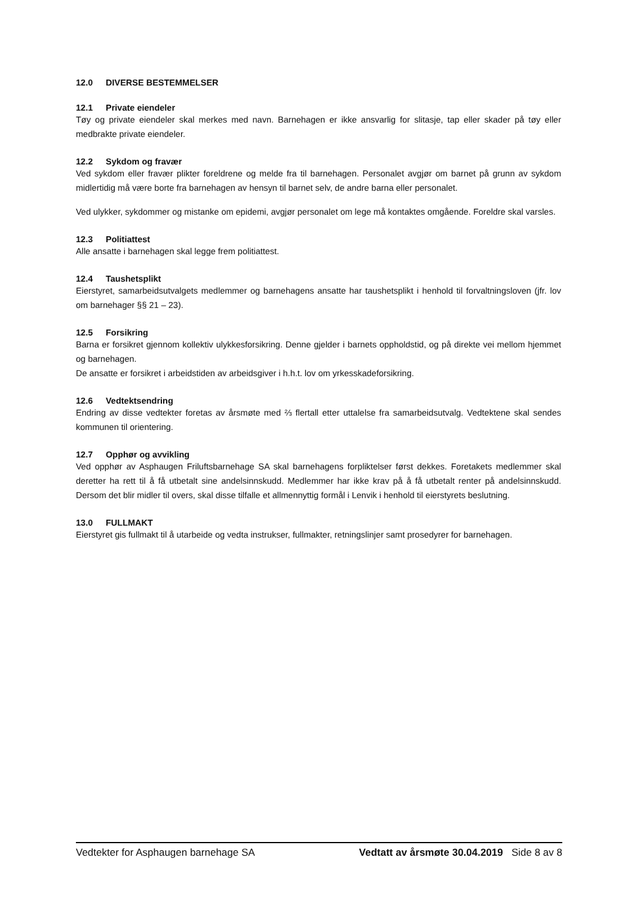12.0 DIVERSE BESTEMMELSER
12.1 Private eiendeler
Tøy og private eiendeler skal merkes med navn. Barnehagen er ikke ansvarlig for slitasje, tap eller skader på tøy eller medbrakte private eiendeler.
12.2 Sykdom og fravær
Ved sykdom eller fravær plikter foreldrene og melde fra til barnehagen. Personalet avgjør om barnet på grunn av sykdom midlertidig må være borte fra barnehagen av hensyn til barnet selv, de andre barna eller personalet.
Ved ulykker, sykdommer og mistanke om epidemi, avgjør personalet om lege må kontaktes omgående. Foreldre skal varsles.
12.3 Politiattest
Alle ansatte i barnehagen skal legge frem politiattest.
12.4 Taushetsplikt
Eierstyret, samarbeidsutvalgets medlemmer og barnehagens ansatte har taushetsplikt i henhold til forvaltningsloven (jfr. lov om barnehager §§ 21 – 23).
12.5 Forsikring
Barna er forsikret gjennom kollektiv ulykkesforsikring. Denne gjelder i barnets oppholdstid, og på direkte vei mellom hjemmet og barnehagen.
De ansatte er forsikret i arbeidstiden av arbeidsgiver i h.h.t. lov om yrkesskadeforsikring.
12.6 Vedtektsendring
Endring av disse vedtekter foretas av årsmøte med ⅔ flertall etter uttalelse fra samarbeidsutvalg. Vedtektene skal sendes kommunen til orientering.
12.7 Opphør og avvikling
Ved opphør av Asphaugen Friluftsbarnehage SA skal barnehagens forpliktelser først dekkes. Foretakets medlemmer skal deretter ha rett til å få utbetalt sine andelsinnskudd. Medlemmer har ikke krav på å få utbetalt renter på andelsinnskudd. Dersom det blir midler til overs, skal disse tilfalle et allmennyttig formål i Lenvik i henhold til eierstyrets beslutning.
13.0 FULLMAKT
Eierstyret gis fullmakt til å utarbeide og vedta instrukser, fullmakter, retningslinjer samt prosedyrer for barnehagen.
Vedtekter for Asphaugen barnehage SA Vedtatt av årsmøte 30.04.2019 Side 8 av 8